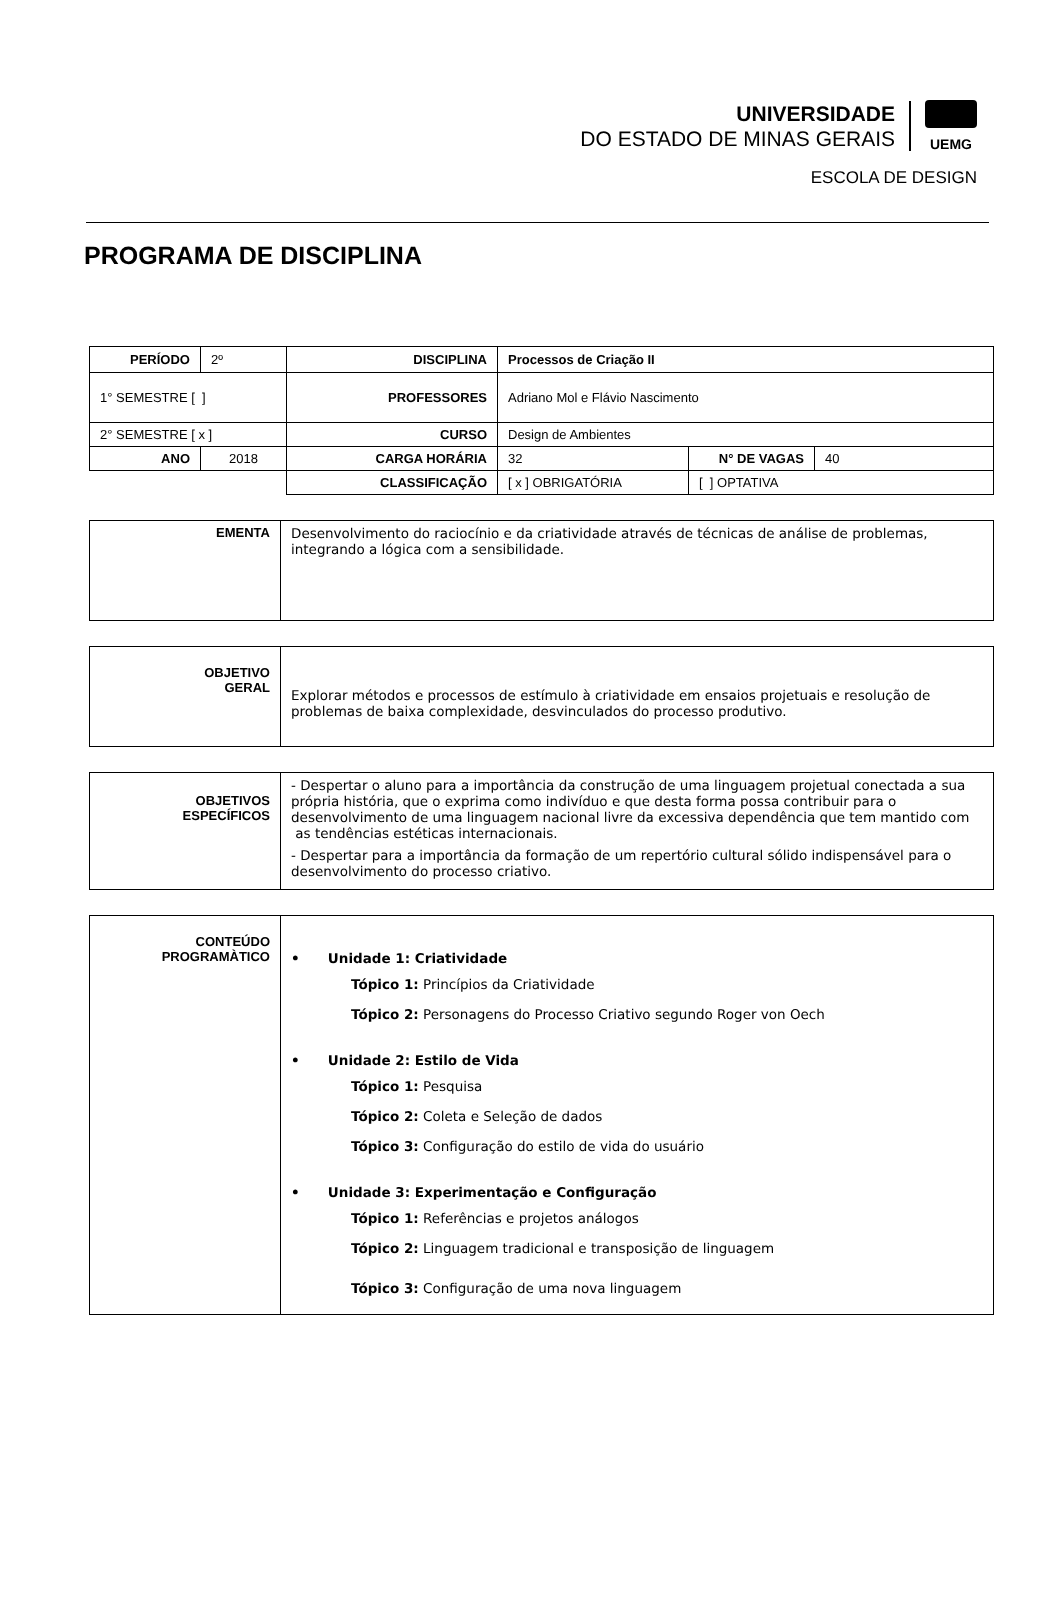UNIVERSIDADE
DO ESTADO DE MINAS GERAIS
UEMG
ESCOLA DE DESIGN
PROGRAMA DE DISCIPLINA
| PERÍODO | 2º | DISCIPLINA | Processos de Criação II | | |
| 1° SEMESTRE [ ] | | PROFESSORES | Adriano Mol e Flávio Nascimento | | |
| 2° SEMESTRE [ x ] | | CURSO | Design de Ambientes | | |
| ANO | 2018 | CARGA HORÁRIA | 32 | N° DE VAGAS | 40 |
| | | CLASSIFICAÇÃO | [ x ] OBRIGATÓRIA | [ ] OPTATIVA | |
| EMENTA | Desenvolvimento do raciocínio e da criatividade através de técnicas de análise de problemas, integrando a lógica com a sensibilidade. |
| OBJETIVO GERAL | Explorar métodos e processos de estímulo à criatividade em ensaios projetuais e resolução de problemas de baixa complexidade, desvinculados do processo produtivo. |
| OBJETIVOS ESPECÍFICOS | - Despertar o aluno para a importância da construção de uma linguagem projetual conectada a sua própria história, que o exprima como indivíduo e que desta forma possa contribuir para o desenvolvimento de uma linguagem nacional livre da excessiva dependência que tem mantido com as tendências estéticas internacionais. - Despertar para a importância da formação de um repertório cultural sólido indispensável para o desenvolvimento do processo criativo. |
| CONTEÚDO PROGRAMÀTICO | • Unidade 1: Criatividade Tópico 1: Princípios da Criatividade Tópico 2: Personagens do Processo Criativo segundo Roger von Oech • Unidade 2: Estilo de Vida Tópico 1: Pesquisa Tópico 2: Coleta e Seleção de dados Tópico 3: Configuração do estilo de vida do usuário • Unidade 3: Experimentação e Configuração Tópico 1: Referências e projetos análogos Tópico 2: Linguagem tradicional e transposição de linguagem Tópico 3: Configuração de uma nova linguagem |